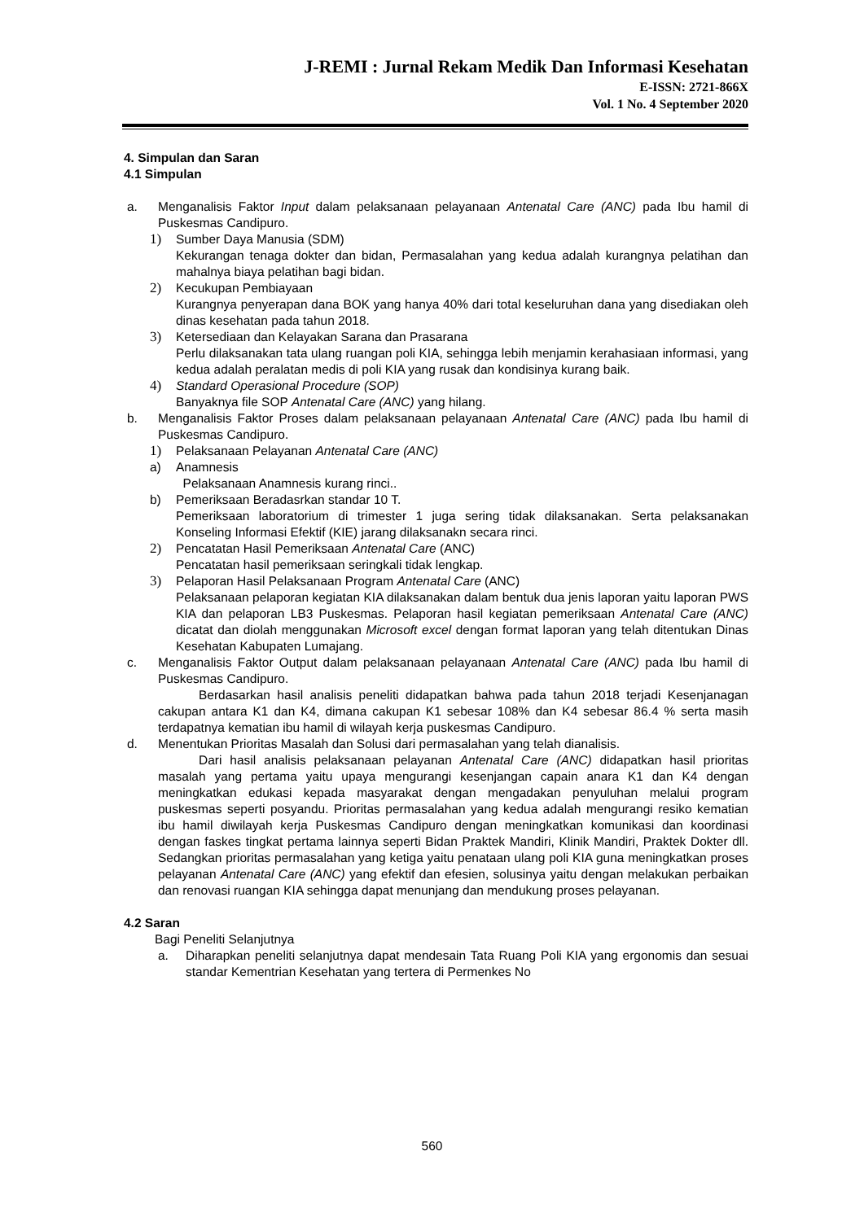J-REMI : Jurnal Rekam Medik Dan Informasi Kesehatan
E-ISSN: 2721-866X
Vol. 1 No. 4 September 2020
4. Simpulan dan Saran
4.1 Simpulan
a. Menganalisis Faktor Input dalam pelaksanaan pelayanaan Antenatal Care (ANC) pada Ibu hamil di Puskesmas Candipuro.
1) Sumber Daya Manusia (SDM)
Kekurangan tenaga dokter dan bidan, Permasalahan yang kedua adalah kurangnya pelatihan dan mahalnya biaya pelatihan bagi bidan.
2) Kecukupan Pembiayaan
Kurangnya penyerapan dana BOK yang hanya 40% dari total keseluruhan dana yang disediakan oleh dinas kesehatan pada tahun 2018.
3) Ketersediaan dan Kelayakan Sarana dan Prasarana
Perlu dilaksanakan tata ulang ruangan poli KIA, sehingga lebih menjamin kerahasiaan informasi, yang kedua adalah peralatan medis di poli KIA yang rusak dan kondisinya kurang baik.
4) Standard Operasional Procedure (SOP)
Banyaknya file SOP Antenatal Care (ANC) yang hilang.
b. Menganalisis Faktor Proses dalam pelaksanaan pelayanaan Antenatal Care (ANC) pada Ibu hamil di Puskesmas Candipuro.
1) Pelaksanaan Pelayanan Antenatal Care (ANC)
a) Anamnesis
Pelaksanaan Anamnesis kurang rinci..
b) Pemeriksaan Beradasrkan standar 10 T.
Pemeriksaan laboratorium di trimester 1 juga sering tidak dilaksanakan. Serta pelaksanakan Konseling Informasi Efektif (KIE) jarang dilaksanakn secara rinci.
2) Pencatatan Hasil Pemeriksaan Antenatal Care (ANC)
Pencatatan hasil pemeriksaan seringkali tidak lengkap.
3) Pelaporan Hasil Pelaksanaan Program Antenatal Care (ANC)
Pelaksanaan pelaporan kegiatan KIA dilaksanakan dalam bentuk dua jenis laporan yaitu laporan PWS KIA dan pelaporan LB3 Puskesmas. Pelaporan hasil kegiatan pemeriksaan Antenatal Care (ANC) dicatat dan diolah menggunakan Microsoft excel dengan format laporan yang telah ditentukan Dinas Kesehatan Kabupaten Lumajang.
c. Menganalisis Faktor Output dalam pelaksanaan pelayanaan Antenatal Care (ANC) pada Ibu hamil di Puskesmas Candipuro.
Berdasarkan hasil analisis peneliti didapatkan bahwa pada tahun 2018 terjadi Kesenjanagan cakupan antara K1 dan K4, dimana cakupan K1 sebesar 108% dan K4 sebesar 86.4 % serta masih terdapatnya kematian ibu hamil di wilayah kerja puskesmas Candipuro.
d. Menentukan Prioritas Masalah dan Solusi dari permasalahan yang telah dianalisis.
Dari hasil analisis pelaksanaan pelayanan Antenatal Care (ANC) didapatkan hasil prioritas masalah yang pertama yaitu upaya mengurangi kesenjangan capain anara K1 dan K4 dengan meningkatkan edukasi kepada masyarakat dengan mengadakan penyuluhan melalui program puskesmas seperti posyandu. Prioritas permasalahan yang kedua adalah mengurangi resiko kematian ibu hamil diwilayah kerja Puskesmas Candipuro dengan meningkatkan komunikasi dan koordinasi dengan faskes tingkat pertama lainnya seperti Bidan Praktek Mandiri, Klinik Mandiri, Praktek Dokter dll. Sedangkan prioritas permasalahan yang ketiga yaitu penataan ulang poli KIA guna meningkatkan proses pelayanan Antenatal Care (ANC) yang efektif dan efesien, solusinya yaitu dengan melakukan perbaikan dan renovasi ruangan KIA sehingga dapat menunjang dan mendukung proses pelayanan.
4.2 Saran
Bagi Peneliti Selanjutnya
a. Diharapkan peneliti selanjutnya dapat mendesain Tata Ruang Poli KIA yang ergonomis dan sesuai standar Kementrian Kesehatan yang tertera di Permenkes No
560